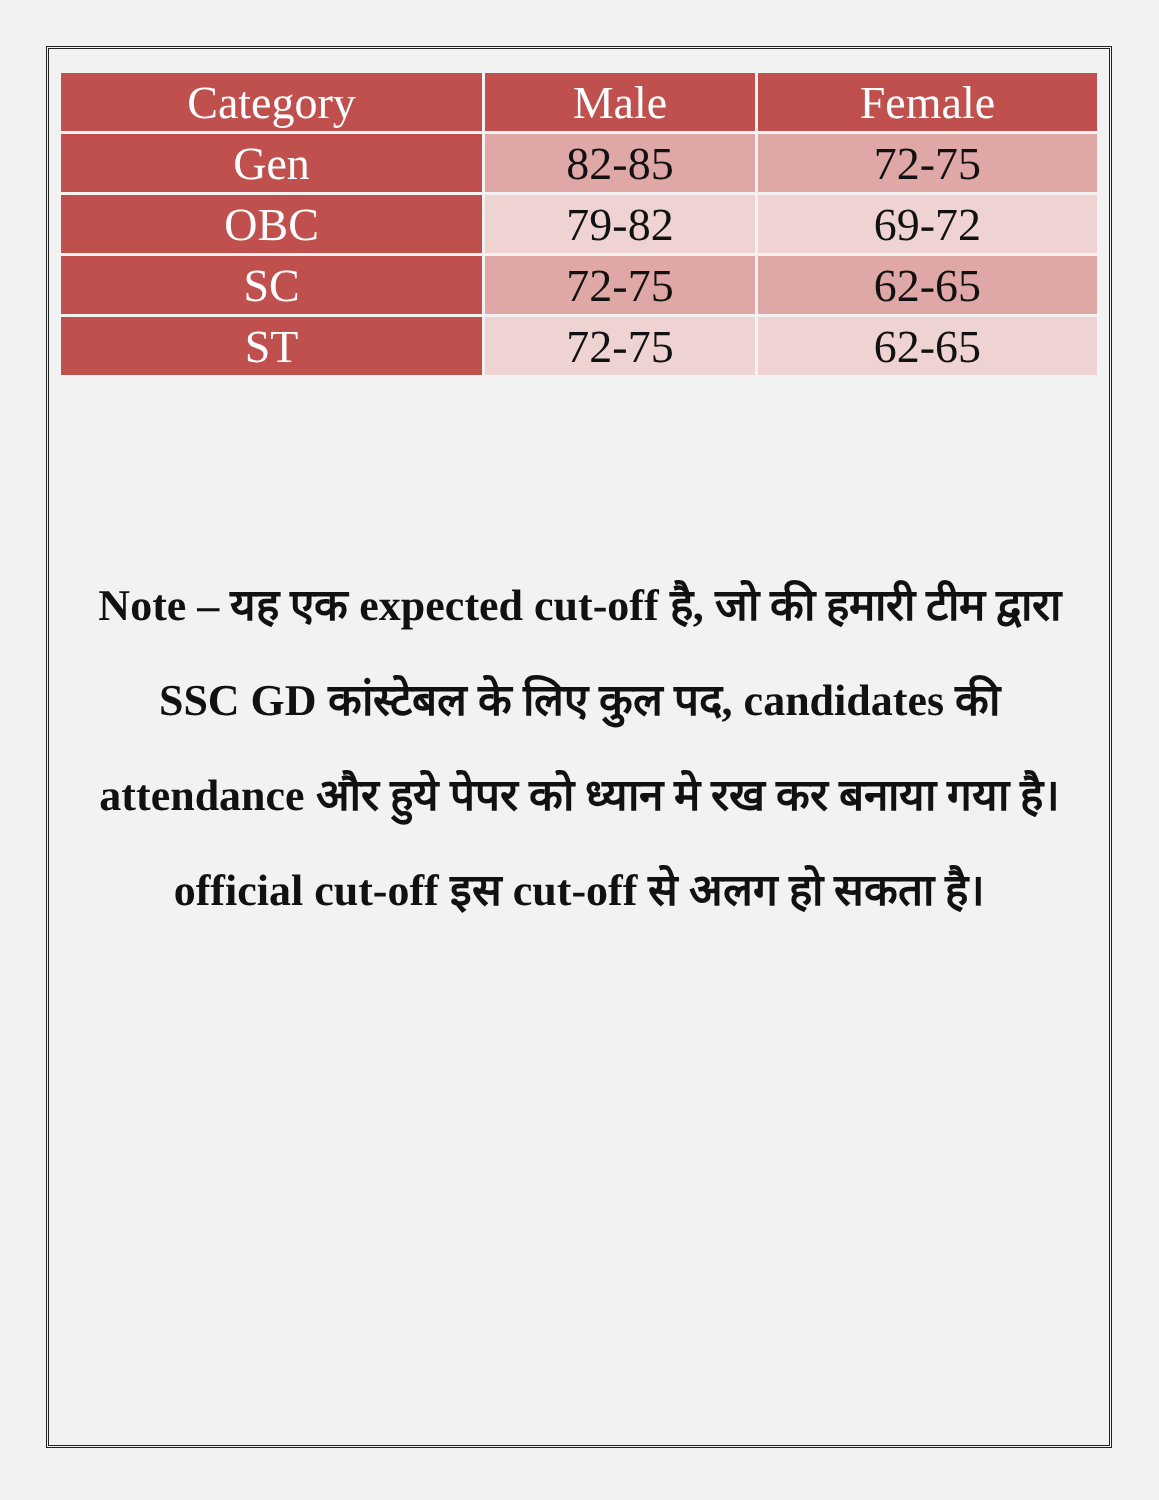| Category | Male | Female |
| --- | --- | --- |
| Gen | 82-85 | 72-75 |
| OBC | 79-82 | 69-72 |
| SC | 72-75 | 62-65 |
| ST | 72-75 | 62-65 |
Note – यह एक expected cut-off है, जो की हमारी टीम द्वारा SSC GD कांस्टेबल के लिए कुल पद, candidates की attendance और हुये पेपर को ध्यान मे रख कर बनाया गया है। official cut-off इस cut-off से अलग हो सकता है।